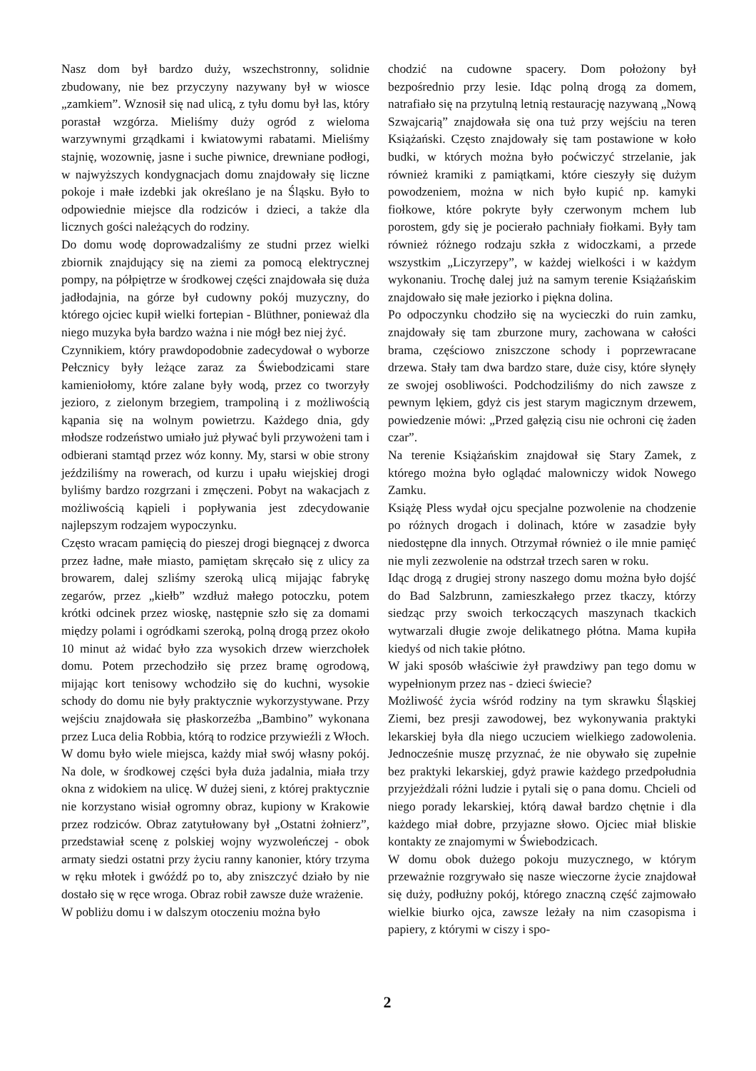Nasz dom był bardzo duży, wszechstronny, solidnie zbudowany, nie bez przyczyny nazywany był w wiosce „zamkiem”. Wznosił się nad ulicą, z tyłu domu był las, który porastał wzgórza. Mieliśmy duży ogród z wieloma warzywnymi grządkami i kwiatowymi rabatami. Mieliśmy stajnię, wozownię, jasne i suche piwnice, drewniane podłogi, w najwyższych kondygnacjach domu znajdowały się liczne pokoje i małe izdebki jak określano je na Śląsku. Było to odpowiednie miejsce dla rodziców i dzieci, a także dla licznych gości należących do rodziny.
Do domu wodę doprowadzaliśmy ze studni przez wielki zbiornik znajdujący się na ziemi za pomocą elektrycznej pompy, na półpiętrze w środkowej części znajdowała się duża jadłodajnia, na górze był cudowny pokój muzyczny, do którego ojciec kupił wielki fortepian - Blüthner, ponieważ dla niego muzyka była bardzo ważna i nie mógł bez niej żyć.
Czynnikiem, który prawdopodobnie zadecydował o wyborze Pełcznicy były leżące zaraz za Świebodzicami stare kamieniołomy, które zalane były wodą, przez co tworzyły jezioro, z zielonym brzegiem, trampoliną i z możliwością kąpania się na wolnym powietrzu. Każdego dnia, gdy młodsze rodzeństwo umiało już pływać byli przywożeni tam i odbierani stamtąd przez wóz konny. My, starsi w obie strony jeździliśmy na rowerach, od kurzu i upału wiejskiej drogi byliśmy bardzo rozgrzani i zmęczeni. Pobyt na wakacjach z możliwością kąpieli i popływania jest zdecydowanie najlepszym rodzajem wypoczynku.
Często wracam pamięcią do pieszej drogi biegnącej z dworca przez ładne, małe miasto, pamiętam skręcało się z ulicy za browarem, dalej szliśmy szeroką ulicą mijając fabrykę zegarów, przez „kiełb” wzdłuż małego potoczku, potem krótki odcinek przez wioskę, następnie szło się za domami między polami i ogródkami szeroką, polną drogą przez około 10 minut aż widać było zza wysokich drzew wierzchołek domu. Potem przechodziło się przez bramę ogrodową, mijając kort tenisowy wchodziło się do kuchni, wysokie schody do domu nie były praktycznie wykorzystywane. Przy wejściu znajdowała się płaskorzeźba „Bambino” wykonana przez Luca delia Robbia, którą to rodzice przywieźli z Włoch.
W domu było wiele miejsca, każdy miał swój własny pokój. Na dole, w środkowej części była duża jadalnia, miała trzy okna z widokiem na ulicę. W dużej sieni, z której praktycznie nie korzystano wisiał ogromny obraz, kupiony w Krakowie przez rodziców. Obraz zatytułowany był „Ostatni żołnierz”, przedstawiał scenę z polskiej wojny wyzwoleńczej - obok armaty siedzi ostatni przy życiu ranny kanonier, który trzyma w ręku młotek i gwóźdź po to, aby zniszczyć działo by nie dostało się w ręce wroga. Obraz robił zawsze duże wrażenie.
W pobliżu domu i w dalszym otoczeniu można było
chodzić na cudowne spacery. Dom położony był bezpośrednio przy lesie. Idąc polną drogą za domem, natrafiało się na przytulną letnią restaurację nazywaną „Nową Szwajcarią” znajdowała się ona tuż przy wejściu na teren Książański. Często znajdowały się tam postawione w koło budki, w których można było poćwiczyć strzelanie, jak również kramiki z pamiątkami, które cieszyły się dużym powodzeniem, można w nich było kupić np. kamyki fiołkowe, które pokryte były czerwonym mchem lub porostem, gdy się je pocierało pachniały fiołkami. Były tam również różnego rodzaju szkła z widoczkami, a przede wszystkim „Liczyrzepy”, w każdej wielkości i w każdym wykonaniu. Trochę dalej już na samym terenie Książańskim znajdowało się małe jeziorko i piękna dolina.
Po odpoczynku chodziło się na wycieczki do ruin zamku, znajdowały się tam zburzone mury, zachowana w całości brama, częściowo zniszczone schody i poprzewracane drzewa. Stały tam dwa bardzo stare, duże cisy, które słynęły ze swojej osobliwości. Podchodziliśmy do nich zawsze z pewnym lękiem, gdyż cis jest starym magicznym drzewem, powiedzenie mówi: „Przed gałęzią cisu nie ochroni cię żaden czar”.
Na terenie Książańskim znajdował się Stary Zamek, z którego można było oglądać malowniczy widok Nowego Zamku.
Książę Pless wydał ojcu specjalne pozwolenie na chodzenie po różnych drogach i dolinach, które w zasadzie były niedostępne dla innych. Otrzymał również o ile mnie pamięć nie myli zezwolenie na odstrzał trzech saren w roku.
Idąc drogą z drugiej strony naszego domu można było dojść do Bad Salzbrunn, zamieszkałego przez tkaczy, którzy siedząc przy swoich terkoczących maszynach tkackich wytwarzali długie zwoje delikatnego płótna. Mama kupiła kiedyś od nich takie płótno.
W jaki sposób właściwie żył prawdziwy pan tego domu w wypełnionym przez nas - dzieci świecie?
Możliwość życia wśród rodziny na tym skrawku Śląskiej Ziemi, bez presji zawodowej, bez wykonywania praktyki lekarskiej była dla niego uczuciem wielkiego zadowolenia. Jednocześnie muszę przyznać, że nie obywało się zupełnie bez praktyki lekarskiej, gdyż prawie każdego przedpołudnia przyjeżdżali różni ludzie i pytali się o pana domu. Chcieli od niego porady lekarskiej, którą dawał bardzo chętnie i dla każdego miał dobre, przyjazne słowo. Ojciec miał bliskie kontakty ze znajomymi w Świebodzicach.
W domu obok dużego pokoju muzycznego, w którym przeważnie rozgrywało się nasze wieczorne życie znajdował się duży, podłużny pokój, którego znaczną część zajmowało wielkie biurko ojca, zawsze leżały na nim czasopisma i papiery, z którymi w ciszy i spo-
2